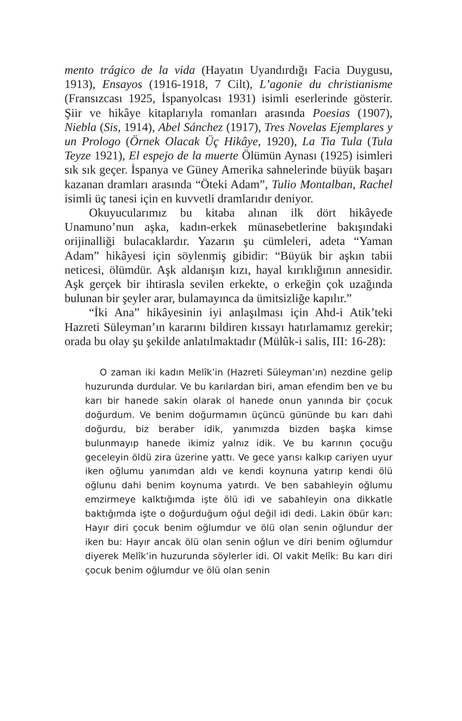mento trágico de la vida (Hayatın Uyandırdığı Facia Duygusu, 1913), Ensayos (1916-1918, 7 Cilt), L’agonie du christianisme (Fransızcası 1925, İspanyolcası 1931) isimli eserlerinde gösterir. Şiir ve hikâye kitaplarıyla romanları arasında Poesias (1907), Niebla (Sis, 1914), Abel Sánchez (1917), Tres Novelas Ejemplares y un Prologo (Örnek Olacak Üç Hikâye, 1920), La Tia Tula (Tula Teyze 1921), El espejo de la muerte Ölümün Aynası (1925) isimleri sık sık geçer. İspanya ve Güney Amerika sahnelerinde büyük başarı kazanan dramları arasında “Öteki Adam”, Tulio Montalban, Rachel isimli üç tanesi için en kuvvetli dramlarıdır deniyor.
Okuyucularımız bu kitaba alınan ilk dört hikâyede Unamuno’nun aşka, kadın-erkek münasebetlerine bakışındaki orijinalliği bulacaklardır. Yazarın şu cümleleri, adeta “Yaman Adam” hikâyesi için söylenmiş gibidir: “Büyük bir aşkın tabii neticesi, ölümdür. Aşk aldanışın kızı, hayal kırıklığının annesidir. Aşk gerçek bir ihtirasla sevilen erkekte, o erkeğin çok uzağında bulunan bir şeyler arar, bulamayınca da ümitsizliğe kapılır.”
“İki Ana” hikâyesinin iyi anlaşılması için Ahd-i Atik’teki Hazreti Süleyman’ın kararını bildiren kıssayı hatırlamamız gerekir; orada bu olay şu şekilde anlatılmaktadır (Mülûk-i salis, III: 16-28):
O zaman iki kadın Melîk’in (Hazreti Süleyman’ın) nezdine gelip huzurunda durdular. Ve bu karılardan biri, aman efendim ben ve bu karı bir hanede sakin olarak ol hanede onun yanında bir çocuk doğurdum. Ve benim doğurmamın üçüncü gününde bu karı dahi doğurdu, biz beraber idik, yanımızda bizden başka kimse bulunmayıp hanede ikimiz yalnız idik. Ve bu karının çocuğu geceleyin öldü zira üzerine yattı. Ve gece yarısı kalkıp cariyen uyur iken oğlumu yanımdan aldı ve kendi koynuna yatırıp kendi ölü oğlunu dahi benim koynuma yatırdı. Ve ben sabahleyin oğlumu emzirmeye kalktığımda işte ölü idi ve sabahleyin ona dikkatle baktığımda işte o doğurduğum oğul değil idi dedi. Lakin öbür karı: Hayır diri çocuk benim oğlumdur ve ölü olan senin oğlundur der iken bu: Hayır ancak ölü olan senin oğlun ve diri benim oğlumdur diyerek Melîk’in huzurunda söylerler idi. Ol vakit Melîk: Bu karı diri çocuk benim oğlumdur ve ölü olan senin